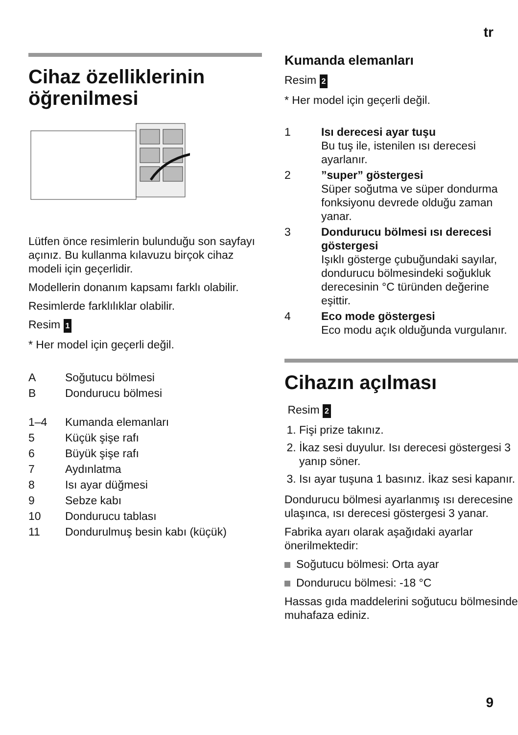tr
Cihaz özelliklerinin öğrenilmesi
Lütfen önce resimlerin bulunduğu son sayfayı açınız. Bu kullanma kılavuzu birçok cihaz modeli için geçerlidir.
Modellerin donanım kapsamı farklı olabilir.
Resimlerde farklılıklar olabilir.
Resim 1
* Her model için geçerli değil.
A Soğutucu bölmesi
B Dondurucu bölmesi
1–4 Kumanda elemanları
5 Küçük şişe rafı
6 Büyük şişe rafı
7 Aydınlatma
8 Isı ayar düğmesi
9 Sebze kabı
10 Dondurucu tablası
11 Dondurulmuş besin kabı (küçük)
Kumanda elemanları
Resim 2
* Her model için geçerli değil.
1 Isı derecesi ayar tuşu
Bu tuş ile, istenilen ısı derecesi ayarlanır.
2 ”super” göstergesi
Süper soğutma ve süper dondurma fonksiyonu devrede olduğu zaman yanar.
3 Dondurucu bölmesi ısı derecesi göstergesi
Işıklı gösterge çubuğundaki sayılar, dondurucu bölmesindeki soğukluk derecesinin °C türünden değerine eşittir.
4 Eco mode göstergesi
Eco modu açık olduğunda vurgulanır.
Cihazın açılması
Resim 2
1. Fişi prize takınız.
2. İkaz sesi duyulur. Isı derecesi göstergesi 3 yanıp söner.
3. Isı ayar tuşuna 1 basınız. İkaz sesi kapanır.
Dondurucu bölmesi ayarlanmış ısı derecesine ulaşınca, ısı derecesi göstergesi 3 yanar.
Fabrika ayarı olarak aşağıdaki ayarlar önerilmektedir:
Soğutucu bölmesi: Orta ayar
Dondurucu bölmesi: -18 °C
Hassas gıda maddelerini soğutucu bölmesinde muhafaza ediniz.
9